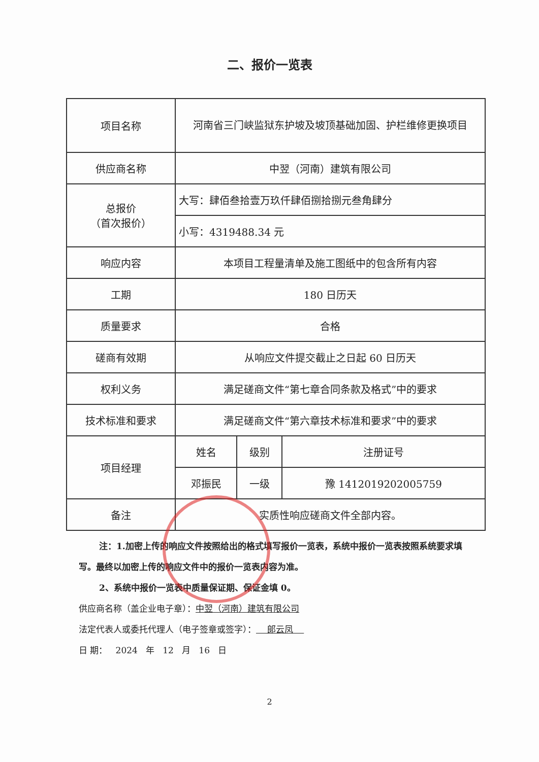二、报价一览表
| 项目名称 | 河南省三门峡监狱东护坡及坡顶基础加固、护栏维修更换项目 | | |
| 供应商名称 | 中翌（河南）建筑有限公司 | | |
| 总报价 （首次报价） | 大写：肆佰叁拾壹万玖仟肆佰捌拾捌元叁角肆分 | | |
| | 小写：4319488.34 元 | | |
| 响应内容 | 本项目工程量清单及施工图纸中的包含所有内容 | | |
| 工期 | 180 日历天 | | |
| 质量要求 | 合格 | | |
| 磋商有效期 | 从响应文件提交截止之日起 60 日历天 | | |
| 权利义务 | 满足磋商文件“第七章合同条款及格式”中的要求 | | |
| 技术标准和要求 | 满足磋商文件“第六章技术标准和要求”中的要求 | | |
| 项目经理 | 姓名 | 级别 | 注册证号 |
| | 邓振民 | 一级 | 豫 1412019202005759 |
| 备注 | 实质性响应磋商文件全部内容。 | | |
注：1.加密上传的响应文件按照给出的格式填写报价一览表，系统中报价一览表按照系统要求填写。最终以加密上传的响应文件中的报价一览表内容为准。
2、系统中报价一览表中质量保证期、保证金填 0。
供应商名称（盖企业电子章）：中翌（河南）建筑有限公司
法定代表人或委托代理人（电子签章或签字）： 郎云凤
日 期： 2024 年 12 月 16 日
2